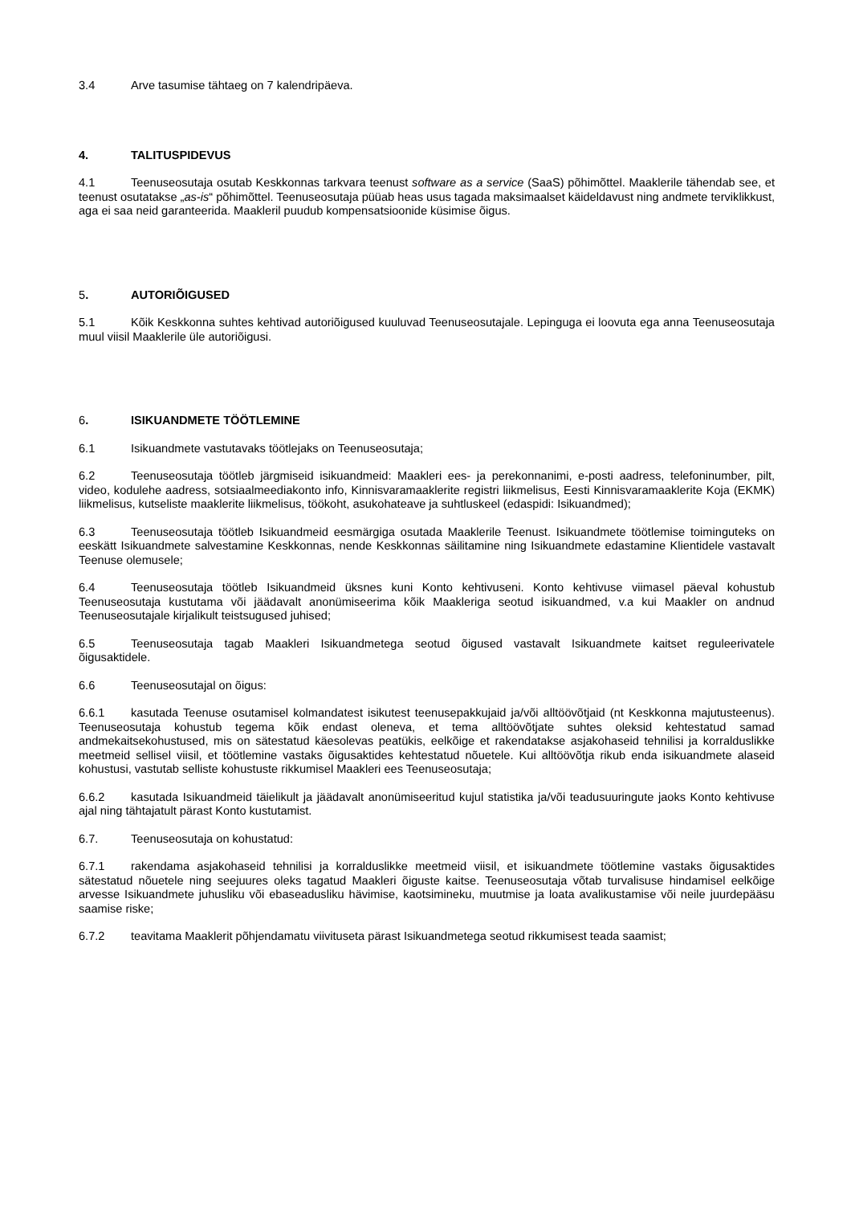3.4 Arve tasumise tähtaeg on 7 kalendripäeva.
4. TALITUSPIDEVUS
4.1 Teenuseosutaja osutab Keskkonnas tarkvara teenust software as a service (SaaS) põhimõttel. Maaklerile tähendab see, et teenust osutatakse „as-is“ põhimõttel. Teenuseosutaja püüab heas usus tagada maksimaalset käideldavust ning andmete terviklikkust, aga ei saa neid garanteerida. Maakleril puudub kompensatsioonide küsimise õigus.
5. AUTORIÕIGUSED
5.1 Kõik Keskkonna suhtes kehtivad autoriõigused kuuluvad Teenuseosutajale. Lepinguga ei loovuta ega anna Teenuseosutaja muul viisil Maaklerile üle autoriõigusi.
6. ISIKUANDMETE TÖÖTLEMINE
6.1 Isikuandmete vastutavaks töötlejaks on Teenuseosutaja;
6.2 Teenuseosutaja töötleb järgmiseid isikuandmeid: Maakleri ees- ja perekonnanimi, e-posti aadress, telefoninumber, pilt, video, kodulehe aadress, sotsiaalmeediakonto info, Kinnisvaramaaklerite registri liikmelisus, Eesti Kinnisvaramaaklerite Koja (EKMK) liikmelisus, kutseliste maaklerite liikmelisus, töökoht, asukohateave ja suhtluskeel (edaspidi: Isikuandmed);
6.3 Teenuseosutaja töötleb Isikuandmeid eesmärgiga osutada Maaklerile Teenust. Isikuandmete töötlemise toiminguteks on eeskätt Isikuandmete salvestamine Keskkonnas, nende Keskkonnas säilitamine ning Isikuandmete edastamine Klientidele vastavalt Teenuse olemusele;
6.4 Teenuseosutaja töötleb Isikuandmeid üksnes kuni Konto kehtivuseni. Konto kehtivuse viimasel päeval kohustub Teenuseosutaja kustutama või jäädavalt anonümiseerima kõik Maakleriga seotud isikuandmed, v.a kui Maakler on andnud Teenuseosutajale kirjalikult teistsugused juhised;
6.5 Teenuseosutaja tagab Maakleri Isikuandmetega seotud õigused vastavalt Isikuandmete kaitset reguleerivatele õigusaktidele.
6.6 Teenuseosutajal on õigus:
6.6.1 kasutada Teenuse osutamisel kolmandatest isikutest teenusepakkujaid ja/või alltöövõtjaid (nt Keskkonna majutusteenus). Teenuseosutaja kohustub tegema kõik endast oleneva, et tema alltöövõtjate suhtes oleksid kehtestatud samad andmekaitsekohustused, mis on sätestatud käesolevas peatükis, eelkõige et rakendatakse asjakohaseid tehnilisi ja korralduslikke meetmeid sellisel viisil, et töötlemine vastaks õigusaktides kehtestatud nõuetele. Kui alltöövõtja rikub enda isikuandmete alaseid kohustusi, vastutab selliste kohustuste rikkumisel Maakleri ees Teenuseosutaja;
6.6.2 kasutada Isikuandmeid täielikult ja jäädavalt anonümiseeritud kujul statistika ja/või teadusuuringute jaoks Konto kehtivuse ajal ning tähtajatult pärast Konto kustutamist.
6.7. Teenuseosutaja on kohustatud:
6.7.1 rakendama asjakohaseid tehnilisi ja korralduslikke meetmeid viisil, et isikuandmete töötlemine vastaks õigusaktides sätestatud nõuetele ning seejuures oleks tagatud Maakleri õiguste kaitse. Teenuseosutaja võtab turvalisuse hindamisel eelkõige arvesse Isikuandmete juhusliku või ebaseadusliku hävimise, kaotsimineku, muutmise ja loata avalikustamise või neile juurdepääsu saamise riske;
6.7.2 teavitama Maaklerit põhjendamatu viivituseta pärast Isikuandmetega seotud rikkumisest teada saamist;